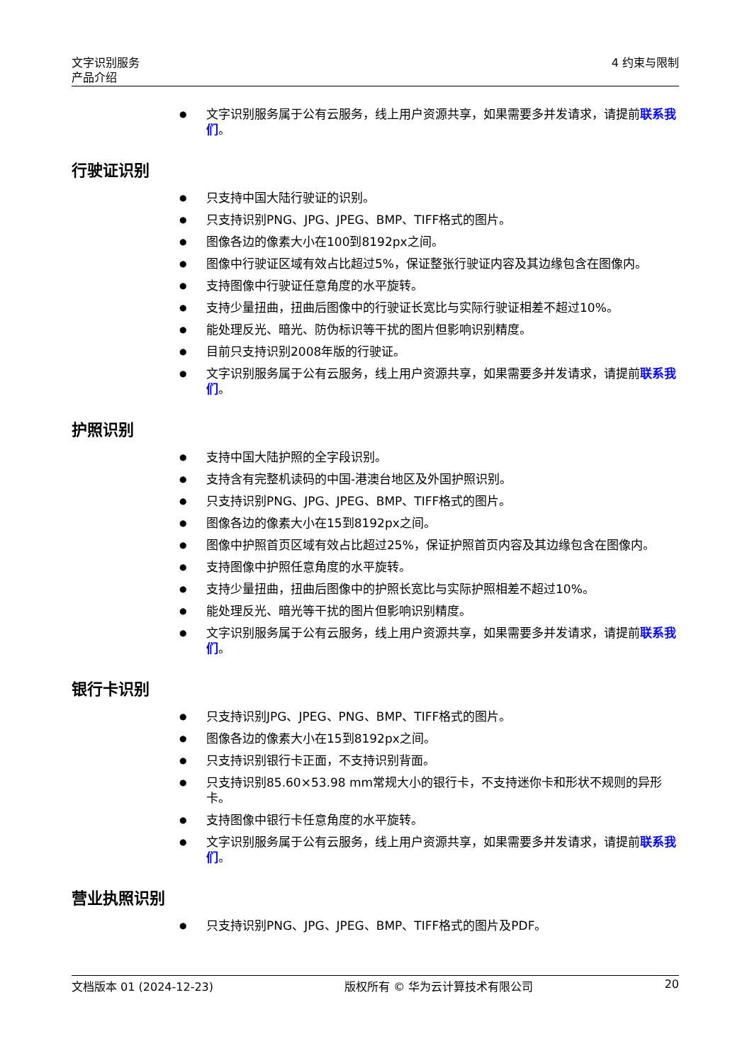文字识别服务
产品介绍
4 约束与限制
文字识别服务属于公有云服务，线上用户资源共享，如果需要多并发请求，请提前联系我们。
行驶证识别
只支持中国大陆行驶证的识别。
只支持识别PNG、JPG、JPEG、BMP、TIFF格式的图片。
图像各边的像素大小在100到8192px之间。
图像中行驶证区域有效占比超过5%，保证整张行驶证内容及其边缘包含在图像内。
支持图像中行驶证任意角度的水平旋转。
支持少量扭曲，扭曲后图像中的行驶证长宽比与实际行驶证相差不超过10%。
能处理反光、暗光、防伪标识等干扰的图片但影响识别精度。
目前只支持识别2008年版的行驶证。
文字识别服务属于公有云服务，线上用户资源共享，如果需要多并发请求，请提前联系我们。
护照识别
支持中国大陆护照的全字段识别。
支持含有完整机读码的中国-港澳台地区及外国护照识别。
只支持识别PNG、JPG、JPEG、BMP、TIFF格式的图片。
图像各边的像素大小在15到8192px之间。
图像中护照首页区域有效占比超过25%，保证护照首页内容及其边缘包含在图像内。
支持图像中护照任意角度的水平旋转。
支持少量扭曲，扭曲后图像中的护照长宽比与实际护照相差不超过10%。
能处理反光、暗光等干扰的图片但影响识别精度。
文字识别服务属于公有云服务，线上用户资源共享，如果需要多并发请求，请提前联系我们。
银行卡识别
只支持识别JPG、JPEG、PNG、BMP、TIFF格式的图片。
图像各边的像素大小在15到8192px之间。
只支持识别银行卡正面，不支持识别背面。
只支持识别85.60×53.98 mm常规大小的银行卡，不支持迷你卡和形状不规则的异形卡。
支持图像中银行卡任意角度的水平旋转。
文字识别服务属于公有云服务，线上用户资源共享，如果需要多并发请求，请提前联系我们。
营业执照识别
只支持识别PNG、JPG、JPEG、BMP、TIFF格式的图片及PDF。
文档版本 01 (2024-12-23) 版权所有 © 华为云计算技术有限公司 20